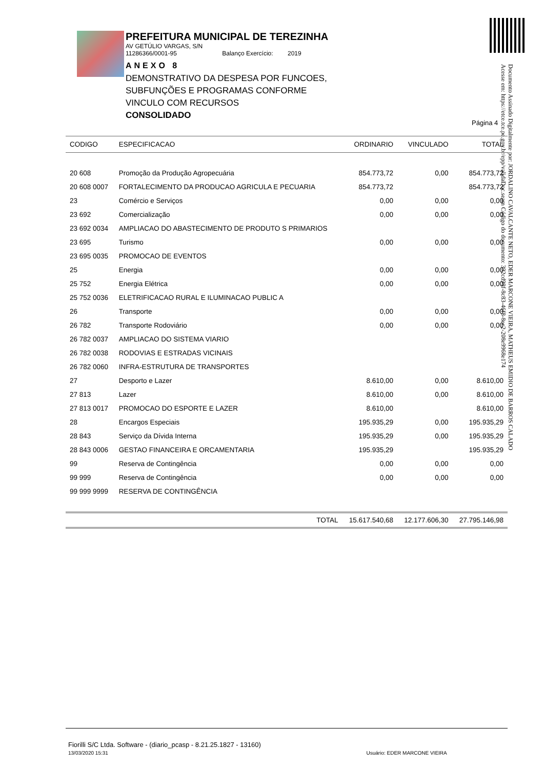PREFEITURA MUNICIPAL DE TEREZINHA
AV GETÚLIO VARGAS, S/N
11286366/0001-95 Balanço Exercício: 2019
ANEXO 8
DEMONSTRATIVO DA DESPESA POR FUNCOES,
SUBFUNÇÕES E PROGRAMAS CONFORME
VINCULO COM RECURSOS
CONSOLIDADO
Página 4
Documento Assinado Digitalmente por: JORDALINO CAVALCANTE NETO, EDER MARCONE VIEIRA, MATHEUS EMIDIO DE BARROS CALADO
Acesse em: https://etce.tce.pe.gov.br/epp/validaDoc.seam Código do documento: 392cd98f-8c83-46f8-8ec2-208e9968e174
| CODIGO | ESPECIFICACAO | ORDINARIO | VINCULADO | TOTAL |
| --- | --- | --- | --- | --- |
| 20 608 | Promoção da Produção Agropecuária | 854.773,72 | 0,00 | 854.773,72 |
| 20 608 0007 | FORTALECIMENTO DA PRODUCAO AGRICULA E PECUARIA | 854.773,72 | | 854.773,72 |
| 23 | Comércio e Serviços | 0,00 | 0,00 | 0,00 |
| 23 692 | Comercialização | 0,00 | 0,00 | 0,00 |
| 23 692 0034 | AMPLIACAO DO ABASTECIMENTO DE PRODUTO S PRIMARIOS | | | |
| 23 695 | Turismo | 0,00 | 0,00 | 0,00 |
| 23 695 0035 | PROMOCAO DE EVENTOS | | | |
| 25 | Energia | 0,00 | 0,00 | 0,00 |
| 25 752 | Energia Elétrica | 0,00 | 0,00 | 0,00 |
| 25 752 0036 | ELETRIFICACAO RURAL E ILUMINACAO PUBLIC A | | | |
| 26 | Transporte | 0,00 | 0,00 | 0,00 |
| 26 782 | Transporte Rodoviário | 0,00 | 0,00 | 0,00 |
| 26 782 0037 | AMPLIACAO DO SISTEMA VIARIO | | | |
| 26 782 0038 | RODOVIAS E ESTRADAS VICINAIS | | | |
| 26 782 0060 | INFRA-ESTRUTURA DE TRANSPORTES | | | |
| 27 | Desporto e Lazer | 8.610,00 | 0,00 | 8.610,00 |
| 27 813 | Lazer | 8.610,00 | 0,00 | 8.610,00 |
| 27 813 0017 | PROMOCAO DO ESPORTE E LAZER | 8.610,00 | | 8.610,00 |
| 28 | Encargos Especiais | 195.935,29 | 0,00 | 195.935,29 |
| 28 843 | Serviço da Dívida Interna | 195.935,29 | 0,00 | 195.935,29 |
| 28 843 0006 | GESTAO FINANCEIRA E ORCAMENTARIA | 195.935,29 | | 195.935,29 |
| 99 | Reserva de Contingência | 0,00 | 0,00 | 0,00 |
| 99 999 | Reserva de Contingência | 0,00 | 0,00 | 0,00 |
| 99 999 9999 | RESERVA DE CONTINGÊNCIA | | | |
| | TOTAL | 15.617.540,68 | 12.177.606,30 | 27.795.146,98 |
Fiorilli S/C Ltda. Software - (diario_pcasp - 8.21.25.1827 - 13160)
13/03/2020 15:31 Usuário: EDER MARCONE VIEIRA